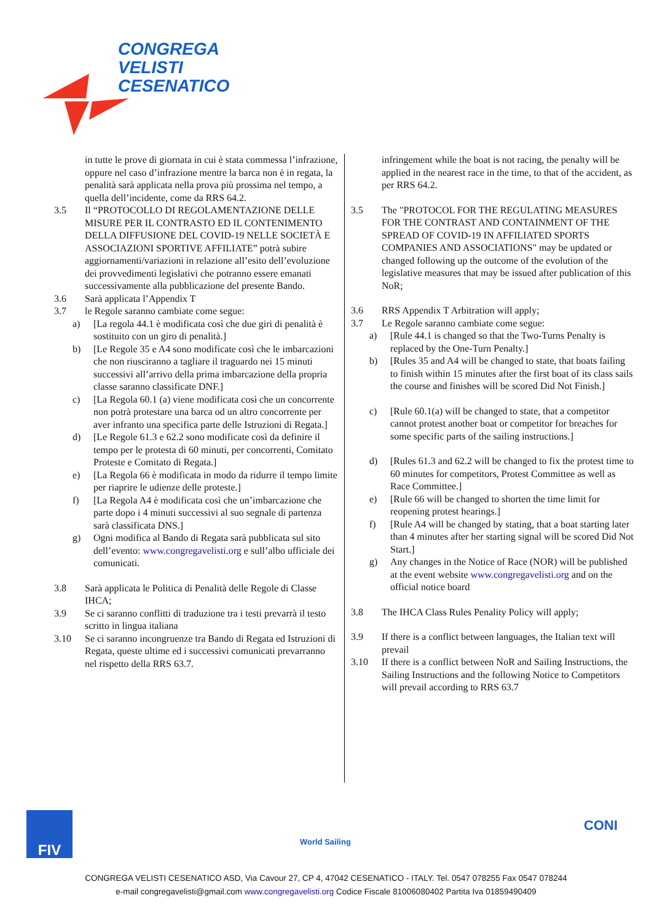CONGREGA
VELISTI
CESENATICO
in tutte le prove di giornata in cui è stata commessa l’infrazione, oppure nel caso d’infrazione mentre la barca non è in regata, la penalità sarà applicata nella prova più prossima nel tempo, a quella dell’incidente, come da RRS 64.2.
3.5 Il “PROTOCOLLO DI REGOLAMENTAZIONE DELLE MISURE PER IL CONTRASTO ED IL CONTENIMENTO DELLA DIFFUSIONE DEL COVID-19 NELLE SOCIETÀ E ASSOCIAZIONI SPORTIVE AFFILIATE” potrà subire aggiornamenti/variazioni in relazione all’esito dell’evoluzione dei provvedimenti legislativi che potranno essere emanati successivamente alla pubblicazione del presente Bando.
3.6 Sarà applicata l’Appendix T
3.7 le Regole saranno cambiate come segue:
a) [La regola 44.1 è modificata così che due giri di penalità è sostituito con un giro di penalità.]
b) [Le Regole 35 e A4 sono modificate così che le imbarcazioni che non riusciranno a tagliare il traguardo nei 15 minuti successivi all’arrivo della prima imbarcazione della propria classe saranno classificate DNF.]
c) [La Regola 60.1 (a) viene modificata così che un concorrente non potrà protestare una barca od un altro concorrente per aver infranto una specifica parte delle Istruzioni di Regata.]
d) [Le Regole 61.3 e 62.2 sono modificate così da definire il tempo per le protesta di 60 minuti, per concorrenti, Comitato Proteste e Comitato di Regata.]
e) [La Regola 66 è modificata in modo da ridurre il tempo limite per riaprire le udienze delle proteste.]
f) [La Regola A4 è modificata così che un’imbarcazione che parte dopo i 4 minuti successivi al suo segnale di partenza sarà classificata DNS.]
g) Ogni modifica al Bando di Regata sarà pubblicata sul sito dell’evento: www.congregavelisti.org e sull’albo ufficiale dei comunicati.
3.8 Sarà applicata le Politica di Penalità delle Regole di Classe IHCA;
3.9 Se ci saranno conflitti di traduzione tra i testi prevarrà il testo scritto in lingua italiana
3.10 Se ci saranno incongruenze tra Bando di Regata ed Istruzioni di Regata, queste ultime ed i successivi comunicati prevarranno nel rispetto della RRS 63.7.
infringement while the boat is not racing, the penalty will be applied in the nearest race in the time, to that of the accident, as per RRS 64.2.
3.5 The "PROTOCOL FOR THE REGULATING MEASURES FOR THE CONTRAST AND CONTAINMENT OF THE SPREAD OF COVID-19 IN AFFILIATED SPORTS COMPANIES AND ASSOCIATIONS" may be updated or changed following up the outcome of the evolution of the legislative measures that may be issued after publication of this NoR;
3.6 RRS Appendix T Arbitration will apply;
3.7 Le Regole saranno cambiate come segue:
a) [Rule 44.1 is changed so that the Two-Turns Penalty is replaced by the One-Turn Penalty.]
b) [Rules 35 and A4 will be changed to state, that boats failing to finish within 15 minutes after the first boat of its class sails the course and finishes will be scored Did Not Finish.]
c) [Rule 60.1(a) will be changed to state, that a competitor cannot protest another boat or competitor for breaches for some specific parts of the sailing instructions.]
d) [Rules 61.3 and 62.2 will be changed to fix the protest time to 60 minutes for competitors, Protest Committee as well as Race Committee.]
e) [Rule 66 will be changed to shorten the time limit for reopening protest hearings.]
f) [Rule A4 will be changed by stating, that a boat starting later than 4 minutes after her starting signal will be scored Did Not Start.]
g) Any changes in the Notice of Race (NOR) will be published at the event website www.congregavelisti.org and on the official notice board
3.8 The IHCA Class Rules Penality Policy will apply;
3.9 If there is a conflict between languages, the Italian text will prevail
3.10 If there is a conflict between NoR and Sailing Instructions, the Sailing Instructions and the following Notice to Competitors will prevail according to RRS 63.7
FIV World Sailing CONI
CONGREGA VELISTI CESENATICO ASD, Via Cavour 27, CP 4, 47042 CESENATICO - ITALY. Tel. 0547 078255 Fax 0547 078244
e-mail congregavelisti@gmail.com www.congregavelisti.org Codice Fiscale 81006080402 Partita Iva 01859490409